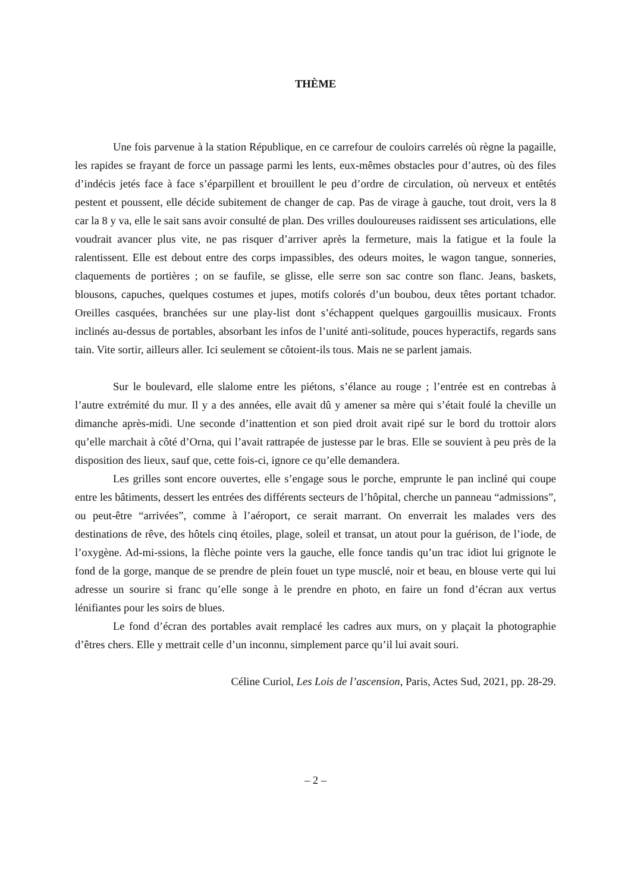THÈME
Une fois parvenue à la station République, en ce carrefour de couloirs carrelés où règne la pagaille, les rapides se frayant de force un passage parmi les lents, eux-mêmes obstacles pour d’autres, où des files d’indécis jetés face à face s’éparpillent et brouillent le peu d’ordre de circulation, où nerveux et entêtés pestent et poussent, elle décide subitement de changer de cap. Pas de virage à gauche, tout droit, vers la 8 car la 8 y va, elle le sait sans avoir consulté de plan. Des vrilles douloureuses raidissent ses articulations, elle voudrait avancer plus vite, ne pas risquer d’arriver après la fermeture, mais la fatigue et la foule la ralentissent. Elle est debout entre des corps impassibles, des odeurs moites, le wagon tangue, sonneries, claquements de portières ; on se faufile, se glisse, elle serre son sac contre son flanc. Jeans, baskets, blousons, capuches, quelques costumes et jupes, motifs colorés d’un boubou, deux têtes portant tchador. Oreilles casquées, branchées sur une play-list dont s’échappent quelques gargouillis musicaux. Fronts inclinés au-dessus de portables, absorbant les infos de l’unité anti-solitude, pouces hyperactifs, regards sans tain. Vite sortir, ailleurs aller. Ici seulement se côtoient-ils tous. Mais ne se parlent jamais.
Sur le boulevard, elle slalome entre les piétons, s’élance au rouge ; l’entrée est en contrebas à l’autre extrémité du mur. Il y a des années, elle avait dû y amener sa mère qui s’était foulé la cheville un dimanche après-midi. Une seconde d’inattention et son pied droit avait ripé sur le bord du trottoir alors qu’elle marchait à côté d’Orna, qui l’avait rattrapée de justesse par le bras. Elle se souvient à peu près de la disposition des lieux, sauf que, cette fois-ci, ignore ce qu’elle demandera.
Les grilles sont encore ouvertes, elle s’engage sous le porche, emprunte le pan incliné qui coupe entre les bâtiments, dessert les entrées des différents secteurs de l’hôpital, cherche un panneau “admissions”, ou peut-être “arrivées”, comme à l’aéroport, ce serait marrant. On enverrait les malades vers des destinations de rêve, des hôtels cinq étoiles, plage, soleil et transat, un atout pour la guérison, de l’iode, de l’oxygène. Ad-mi-ssions, la flèche pointe vers la gauche, elle fonce tandis qu’un trac idiot lui grignote le fond de la gorge, manque de se prendre de plein fouet un type musclé, noir et beau, en blouse verte qui lui adresse un sourire si franc qu’elle songe à le prendre en photo, en faire un fond d’écran aux vertus lénifiantes pour les soirs de blues.
Le fond d’écran des portables avait remplacé les cadres aux murs, on y plaçait la photographie d’êtres chers. Elle y mettrait celle d’un inconnu, simplement parce qu’il lui avait souri.
Céline Curiol, Les Lois de l’ascension, Paris, Actes Sud, 2021, pp. 28-29.
– 2 –